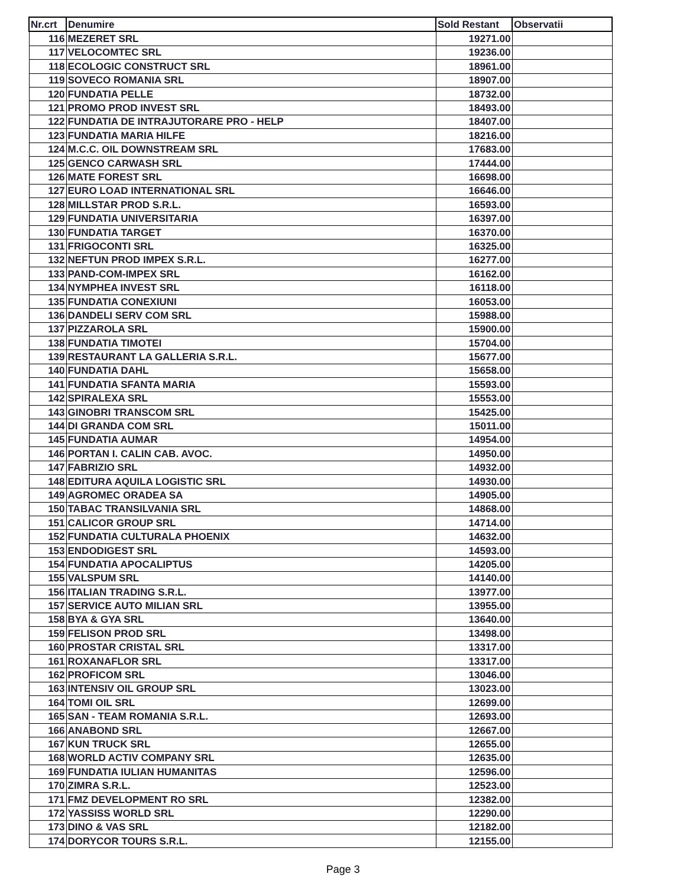| Nr.crt | Denumire | Sold Restant | Observatii |
| --- | --- | --- | --- |
| 116 | MEZERET SRL | 19271.00 | |
| 117 | VELOCOMTEC SRL | 19236.00 | |
| 118 | ECOLOGIC CONSTRUCT SRL | 18961.00 | |
| 119 | SOVECO ROMANIA SRL | 18907.00 | |
| 120 | FUNDATIA PELLE | 18732.00 | |
| 121 | PROMO PROD INVEST SRL | 18493.00 | |
| 122 | FUNDATIA DE INTRAJUTORARE PRO - HELP | 18407.00 | |
| 123 | FUNDATIA MARIA HILFE | 18216.00 | |
| 124 | M.C.C. OIL DOWNSTREAM SRL | 17683.00 | |
| 125 | GENCO CARWASH SRL | 17444.00 | |
| 126 | MATE FOREST SRL | 16698.00 | |
| 127 | EURO LOAD INTERNATIONAL SRL | 16646.00 | |
| 128 | MILLSTAR PROD S.R.L. | 16593.00 | |
| 129 | FUNDATIA UNIVERSITARIA | 16397.00 | |
| 130 | FUNDATIA TARGET | 16370.00 | |
| 131 | FRIGOCONTI SRL | 16325.00 | |
| 132 | NEFTUN PROD IMPEX S.R.L. | 16277.00 | |
| 133 | PAND-COM-IMPEX SRL | 16162.00 | |
| 134 | NYMPHEA INVEST SRL | 16118.00 | |
| 135 | FUNDATIA CONEXIUNI | 16053.00 | |
| 136 | DANDELI SERV COM SRL | 15988.00 | |
| 137 | PIZZAROLA SRL | 15900.00 | |
| 138 | FUNDATIA TIMOTEI | 15704.00 | |
| 139 | RESTAURANT LA GALLERIA S.R.L. | 15677.00 | |
| 140 | FUNDATIA DAHL | 15658.00 | |
| 141 | FUNDATIA SFANTA MARIA | 15593.00 | |
| 142 | SPIRALEXA SRL | 15553.00 | |
| 143 | GINOBRI TRANSCOM SRL | 15425.00 | |
| 144 | DI GRANDA COM SRL | 15011.00 | |
| 145 | FUNDATIA AUMAR | 14954.00 | |
| 146 | PORTAN I. CALIN CAB. AVOC. | 14950.00 | |
| 147 | FABRIZIO SRL | 14932.00 | |
| 148 | EDITURA AQUILA LOGISTIC SRL | 14930.00 | |
| 149 | AGROMEC ORADEA SA | 14905.00 | |
| 150 | TABAC TRANSILVANIA SRL | 14868.00 | |
| 151 | CALICOR GROUP SRL | 14714.00 | |
| 152 | FUNDATIA CULTURALA PHOENIX | 14632.00 | |
| 153 | ENDODIGEST SRL | 14593.00 | |
| 154 | FUNDATIA APOCALIPTUS | 14205.00 | |
| 155 | VALSPUM SRL | 14140.00 | |
| 156 | ITALIAN TRADING S.R.L. | 13977.00 | |
| 157 | SERVICE AUTO MILIAN SRL | 13955.00 | |
| 158 | BYA & GYA SRL | 13640.00 | |
| 159 | FELISON PROD SRL | 13498.00 | |
| 160 | PROSTAR CRISTAL SRL | 13317.00 | |
| 161 | ROXANAFLOR SRL | 13317.00 | |
| 162 | PROFICOM SRL | 13046.00 | |
| 163 | INTENSIV OIL GROUP SRL | 13023.00 | |
| 164 | TOMI OIL SRL | 12699.00 | |
| 165 | SAN - TEAM ROMANIA S.R.L. | 12693.00 | |
| 166 | ANABOND SRL | 12667.00 | |
| 167 | KUN TRUCK SRL | 12655.00 | |
| 168 | WORLD ACTIV COMPANY SRL | 12635.00 | |
| 169 | FUNDATIA IULIAN HUMANITAS | 12596.00 | |
| 170 | ZIMRA S.R.L. | 12523.00 | |
| 171 | FMZ DEVELOPMENT RO SRL | 12382.00 | |
| 172 | YASSISS WORLD SRL | 12290.00 | |
| 173 | DINO & VAS SRL | 12182.00 | |
| 174 | DORYCOR TOURS S.R.L. | 12155.00 | |
Page 3